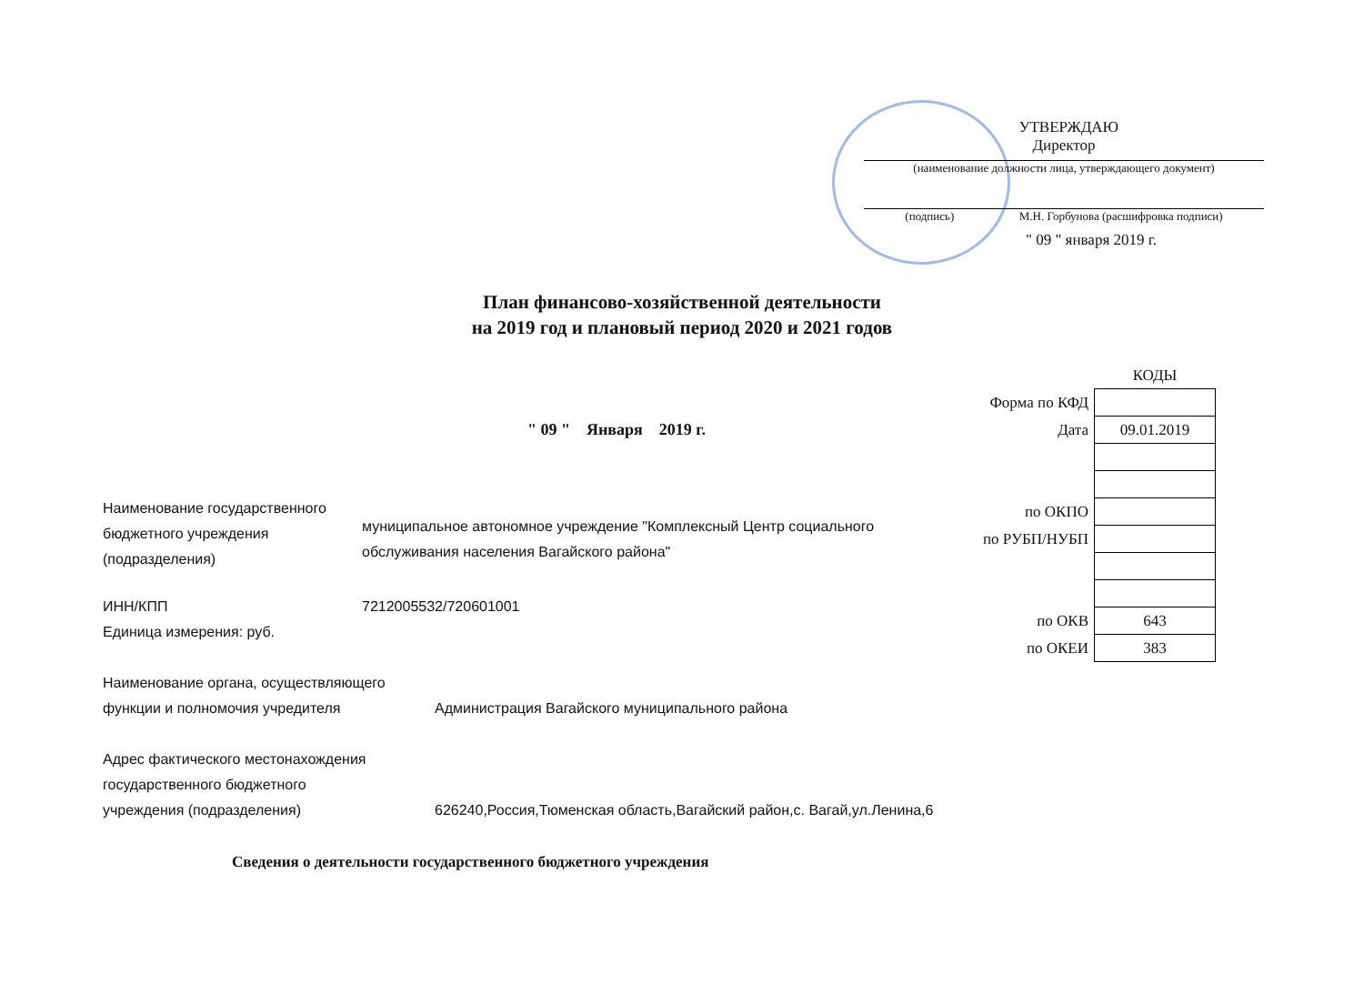УТВЕРЖДАЮ
Директор
(наименование должности лица, утверждающего документ)
(подпись) М.Н. Горбунова (расшифровка подписи)
" 09 " января 2019 г.
План финансово-хозяйственной деятельности
на 2019 год и плановый период 2020 и 2021 годов
" 09 " Января 2019 г.
| | КОДЫ |
| Форма по КФД | |
| Дата | 09.01.2019 |
| по ОКПО | |
| по РУБП/НУБП | |
| по ОКВ | 643 |
| по ОКЕИ | 383 |
Наименование государственного
бюджетного учреждения
(подразделения)
муниципальное автономное учреждение "Комплексный Центр социального обслуживания населения Вагайского района"
ИНН/КПП 7212005532/720601001
Единица измерения: руб.
Наименование органа, осуществляющего
функции и полномочия учредителя
Администрация Вагайского муниципального района
Адрес фактического местонахождения
государственного бюджетного
учреждения (подразделения)
626240,Россия,Тюменская область,Вагайский район,с. Вагай,ул.Ленина,6
Сведения о деятельности государственного бюджетного учреждения